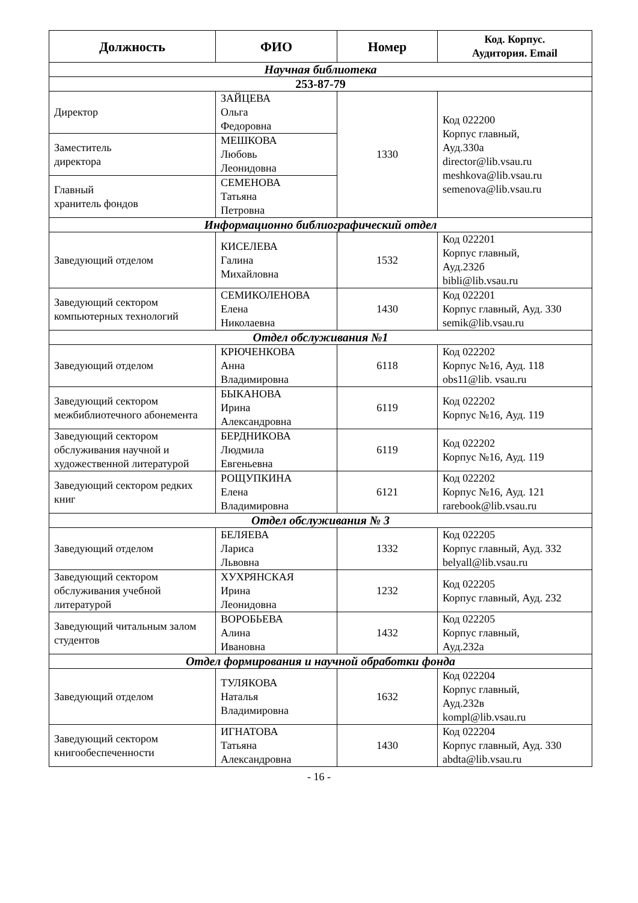| Должность | ФИО | Номер | Код. Корпус. Аудитория. Email |
| --- | --- | --- | --- |
| Научная библиотека | | | |
| 253-87-79 | | | |
| Директор | ЗАЙЦЕВА Ольга Федоровна | 1330 | Код 022200 Корпус главный, Ауд.330а director@lib.vsau.ru meshkova@lib.vsau.ru semenova@lib.vsau.ru |
| Заместитель директора | МЕШКОВА Любовь Леонидовна | | |
| Главный хранитель фондов | СЕМЕНОВА Татьяна Петровна | | |
| Информационно библиографический отдел | | | |
| Заведующий отделом | КИСЕЛЕВА Галина Михайловна | 1532 | Код 022201 Корпус главный, Ауд.232б bibli@lib.vsau.ru |
| Заведующий сектором компьютерных технологий | СЕМИКОЛЕНОВА Елена Николаевна | 1430 | Код 022201 Корпус главный, Ауд. 330 semik@lib.vsau.ru |
| Отдел обслуживания №1 | | | |
| Заведующий отделом | КРЮЧЕНКОВА Анна Владимировна | 6118 | Код 022202 Корпус №16, Ауд. 118 obs11@lib. vsau.ru |
| Заведующий сектором межбиблиотечного абонемента | БЫКАНОВА Ирина Александровна | 6119 | Код 022202 Корпус №16, Ауд. 119 |
| Заведующий сектором обслуживания научной и художественной литературой | БЕРДНИКОВА Людмила Евгеньевна | 6119 | Код 022202 Корпус №16, Ауд. 119 |
| Заведующий сектором редких книг | РОЩУПКИНА Елена Владимировна | 6121 | Код 022202 Корпус №16, Ауд. 121 rarebook@lib.vsau.ru |
| Отдел обслуживания № 3 | | | |
| Заведующий отделом | БЕЛЯЕВА Лариса Львовна | 1332 | Код 022205 Корпус главный, Ауд. 332 belyall@lib.vsau.ru |
| Заведующий сектором обслуживания учебной литературой | ХУХРЯНСКАЯ Ирина Леонидовна | 1232 | Код 022205 Корпус главный, Ауд. 232 |
| Заведующий читальным залом студентов | ВОРОБЬЕВА Алина Ивановна | 1432 | Код 022205 Корпус главный, Ауд.232а |
| Отдел формирования и научной обработки фонда | | | |
| Заведующий отделом | ТУЛЯКОВА Наталья Владимировна | 1632 | Код 022204 Корпус главный, Ауд.232в kompl@lib.vsau.ru |
| Заведующий сектором книгообеспеченности | ИГНАТОВА Татьяна Александровна | 1430 | Код 022204 Корпус главный, Ауд. 330 abdta@lib.vsau.ru |
- 16 -